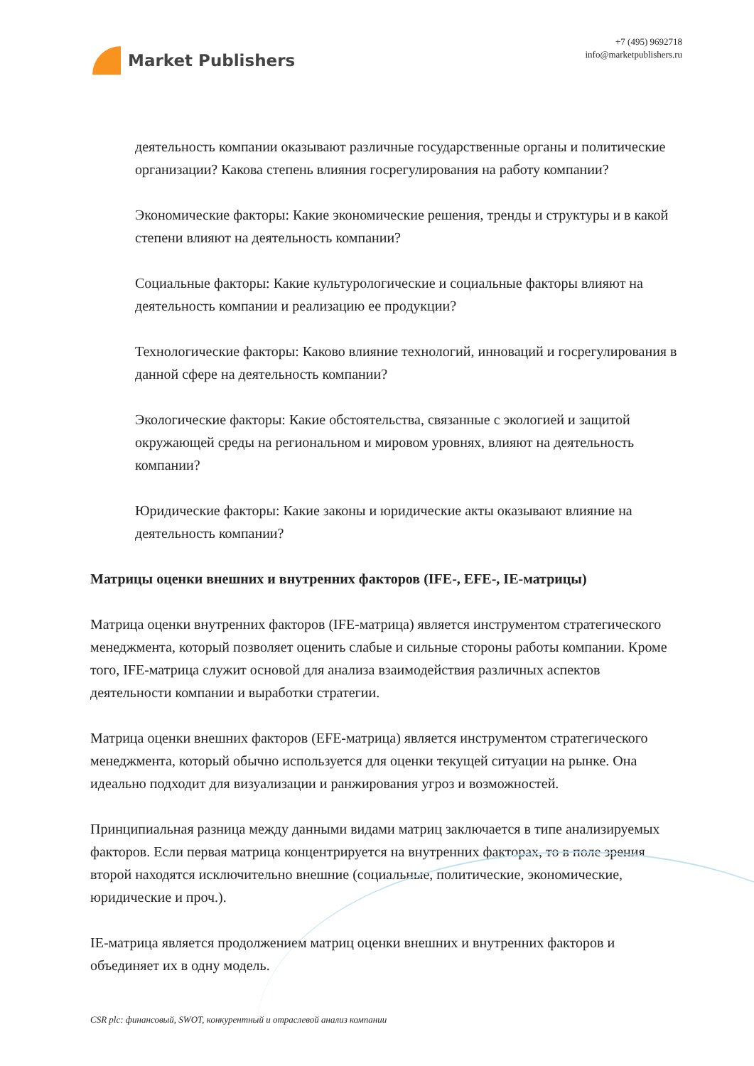Market Publishers
+7 (495) 9692718
info@marketpublishers.ru
деятельность компании оказывают различные государственные органы и политические организации? Какова степень влияния госрегулирования на работу компании?
Экономические факторы: Какие экономические решения, тренды и структуры и в какой степени влияют на деятельность компании?
Социальные факторы: Какие культурологические и социальные факторы влияют на деятельность компании и реализацию ее продукции?
Технологические факторы: Каково влияние технологий, инноваций и госрегулирования в данной сфере на деятельность компании?
Экологические факторы: Какие обстоятельства, связанные с экологией и защитой окружающей среды на региональном и мировом уровнях, влияют на деятельность компании?
Юридические факторы: Какие законы и юридические акты оказывают влияние на деятельность компании?
Матрицы оценки внешних и внутренних факторов (IFE-, EFE-, IE-матрицы)
Матрица оценки внутренних факторов (IFE-матрица) является инструментом стратегического менеджмента, который позволяет оценить слабые и сильные стороны работы компании. Кроме того, IFE-матрица служит основой для анализа взаимодействия различных аспектов деятельности компании и выработки стратегии.
Матрица оценки внешних факторов (EFE-матрица) является инструментом стратегического менеджмента, который обычно используется для оценки текущей ситуации на рынке. Она идеально подходит для визуализации и ранжирования угроз и возможностей.
Принципиальная разница между данными видами матриц заключается в типе анализируемых факторов. Если первая матрица концентрируется на внутренних факторах, то в поле зрения второй находятся исключительно внешние (социальные, политические, экономические, юридические и проч.).
IE-матрица является продолжением матриц оценки внешних и внутренних факторов и объединяет их в одну модель.
CSR plc: финансовый, SWOT, конкурентный и отраслевой анализ компании